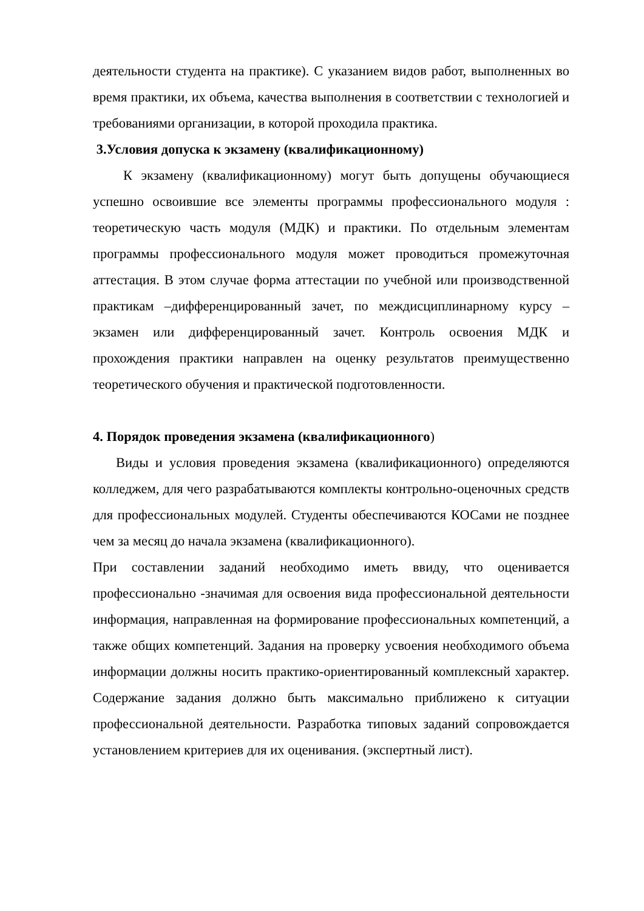деятельности студента на практике). С указанием видов работ, выполненных во время практики, их объема, качества выполнения в соответствии с технологией и требованиями организации, в которой проходила практика.
3.Условия допуска к экзамену (квалификационному)
К экзамену (квалификационному) могут быть допущены обучающиеся успешно освоившие все элементы программы профессионального модуля : теоретическую часть модуля (МДК) и практики. По отдельным элементам программы профессионального модуля может проводиться промежуточная аттестация. В этом случае форма аттестации по учебной или производственной практикам –дифференцированный зачет, по междисциплинарному курсу – экзамен или дифференцированный зачет. Контроль освоения МДК и прохождения практики направлен на оценку результатов преимущественно теоретического обучения и практической подготовленности.
4. Порядок проведения экзамена (квалификационного)
Виды и условия проведения экзамена (квалификационного) определяются колледжем, для чего разрабатываются комплекты контрольно-оценочных средств для профессиональных модулей. Студенты обеспечиваются КОСами не позднее чем за месяц до начала экзамена (квалификационного).
При составлении заданий необходимо иметь ввиду, что оценивается профессионально -значимая для освоения вида профессиональной деятельности информация, направленная на формирование профессиональных компетенций, а также общих компетенций. Задания на проверку усвоения необходимого объема информации должны носить практико-ориентированный комплексный характер. Содержание задания должно быть максимально приближено к ситуации профессиональной деятельности. Разработка типовых заданий сопровождается установлением критериев для их оценивания. (экспертный лист).